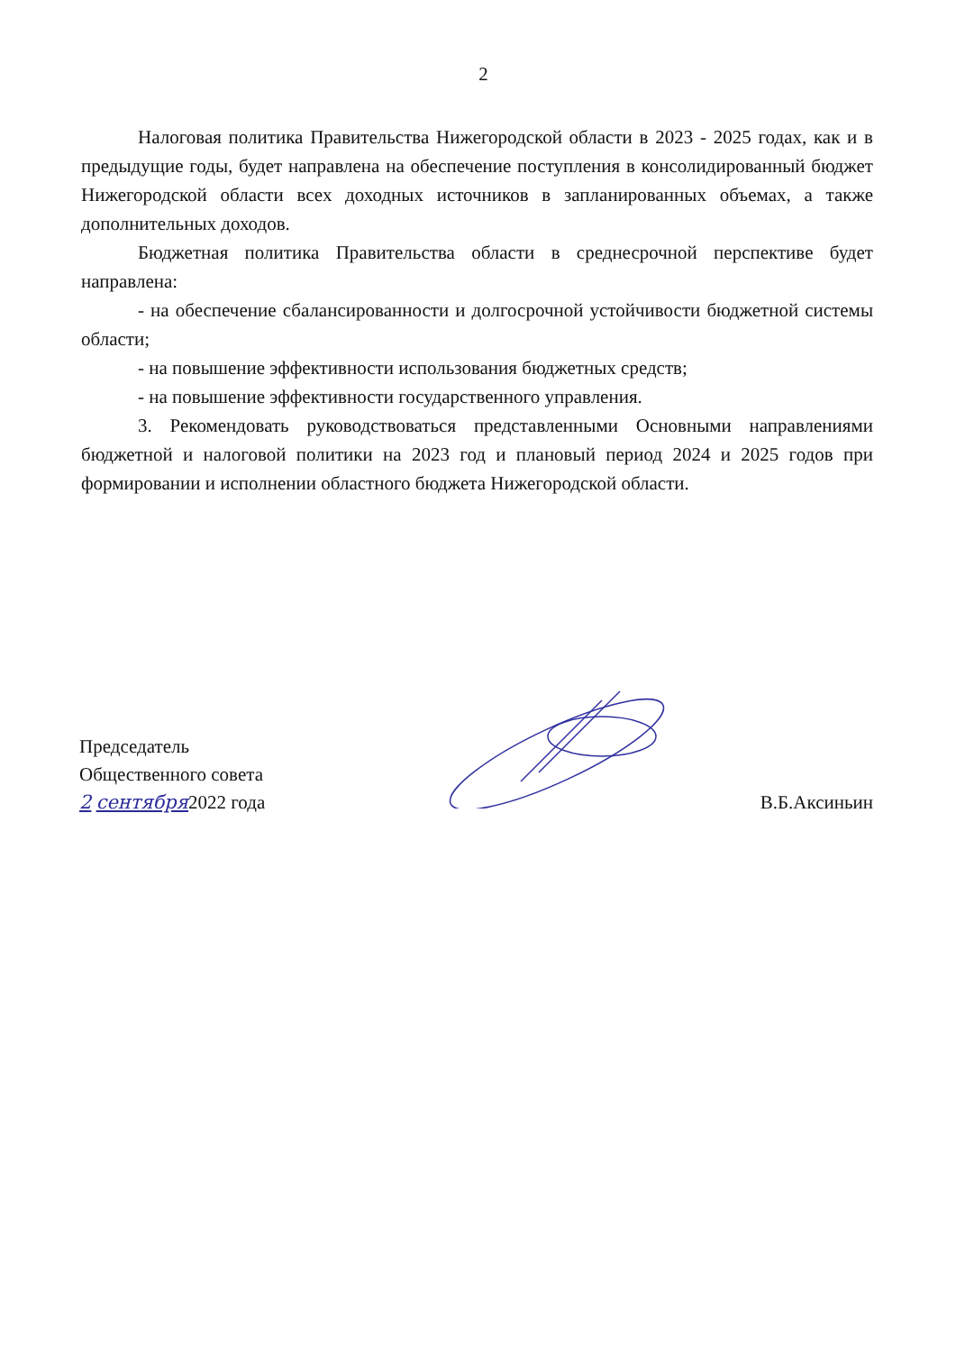2
Налоговая политика Правительства Нижегородской области в 2023 - 2025 годах, как и в предыдущие годы, будет направлена на обеспечение поступления в консолидированный бюджет Нижегородской области всех доходных источников в запланированных объемах, а также дополнительных доходов.
Бюджетная политика Правительства области в среднесрочной перспективе будет направлена:
- на обеспечение сбалансированности и долгосрочной устойчивости бюджетной системы области;
- на повышение эффективности использования бюджетных средств;
- на повышение эффективности государственного управления.
3. Рекомендовать руководствоваться представленными Основными направлениями бюджетной и налоговой политики на 2023 год и плановый период 2024 и 2025 годов при формировании и исполнении областного бюджета Нижегородской области.
Председатель
Общественного совета
2 сентября2022 года
В.Б.Аксиньин